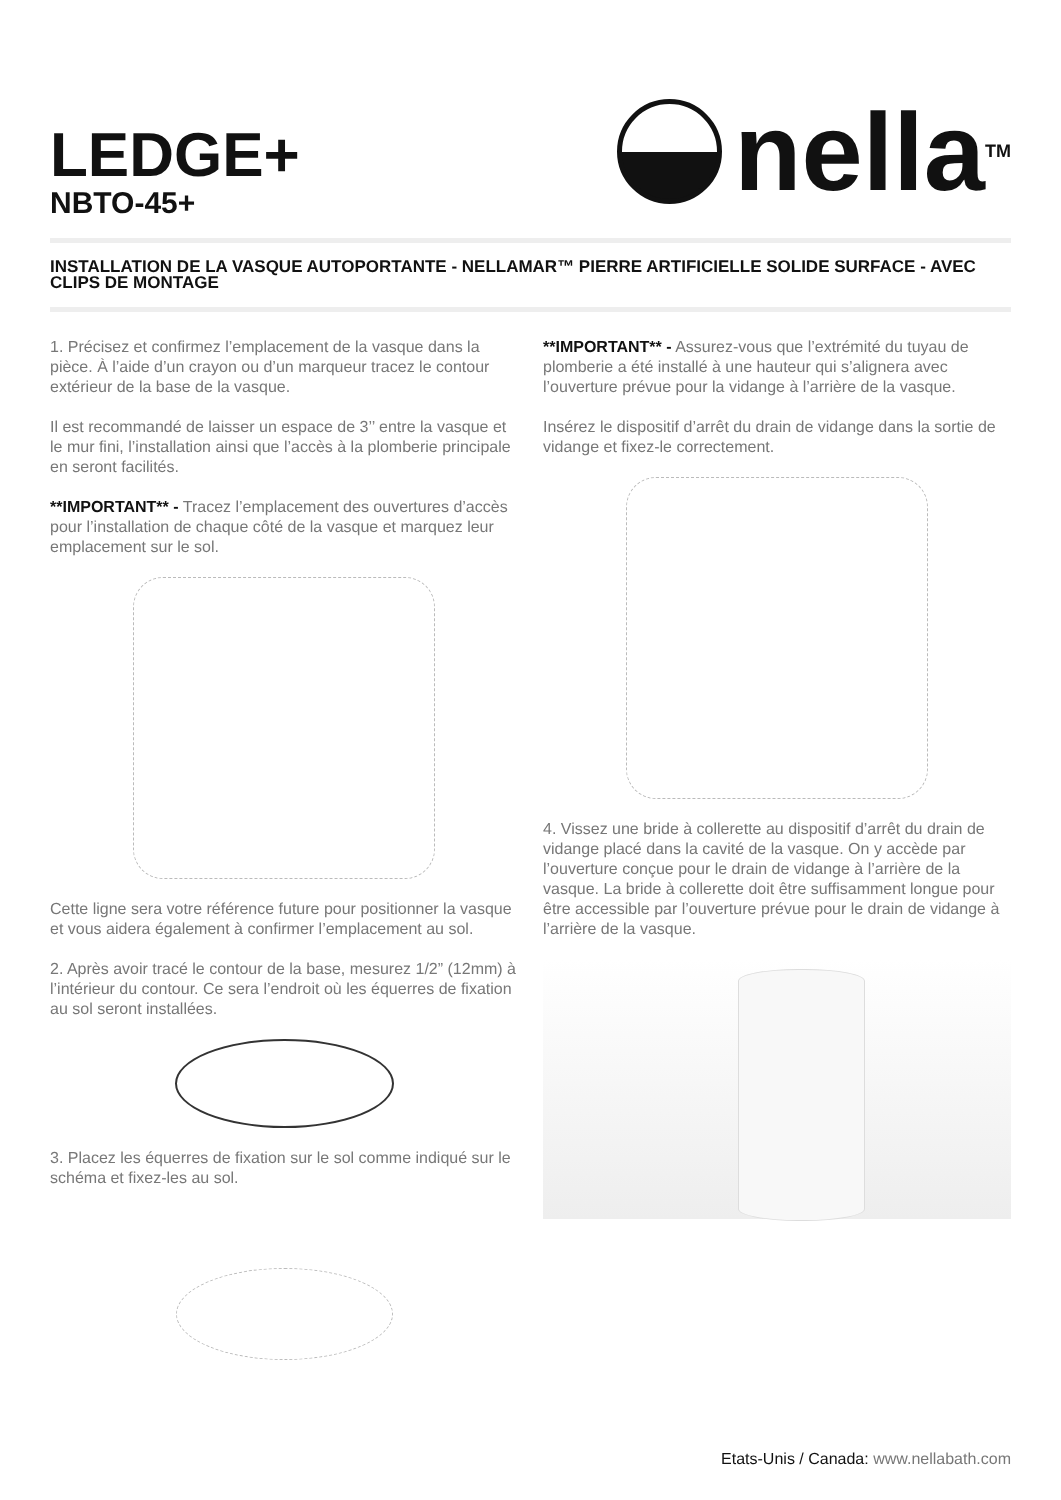LEDGE+
NBTO-45+
nella<sup>TM</sup>
INSTALLATION DE LA VASQUE AUTOPORTANTE - NELLAMAR™ PIERRE ARTIFICIELLE SOLIDE SURFACE - AVEC CLIPS DE MONTAGE
1. Précisez et confirmez l’emplacement de la vasque dans la pièce. À l’aide d’un crayon ou d’un marqueur tracez le contour extérieur de la base de la vasque.
Il est recommandé de laisser un espace de 3’’ entre la vasque et le mur fini, l’installation ainsi que l’accès à la plomberie principale en seront facilités.
**IMPORTANT** - Tracez l’emplacement des ouvertures d’accès pour l’installation de chaque côté de la vasque et marquez leur emplacement sur le sol.
Cette ligne sera votre référence future pour positionner la vasque et vous aidera également à confirmer l’emplacement au sol.
2. Après avoir tracé le contour de la base, mesurez 1/2” (12mm) à l’intérieur du contour. Ce sera l’endroit où les équerres de fixation au sol seront installées.
3. Placez les équerres de fixation sur le sol comme indiqué sur le schéma et fixez-les au sol.
**IMPORTANT** - Assurez-vous que l’extrémité du tuyau de plomberie a été installé à une hauteur qui s’alignera avec l’ouverture prévue pour la vidange à l’arrière de la vasque.
Insérez le dispositif d’arrêt du drain de vidange dans la sortie de vidange et fixez-le correctement.
4. Vissez une bride à collerette au dispositif d’arrêt du drain de vidange placé dans la cavité de la vasque. On y accède par l’ouverture conçue pour le drain de vidange à l’arrière de la vasque. La bride à collerette doit être suffisamment longue pour être accessible par l’ouverture prévue pour le drain de vidange à l’arrière de la vasque.
Etats-Unis / Canada: www.nellabath.com